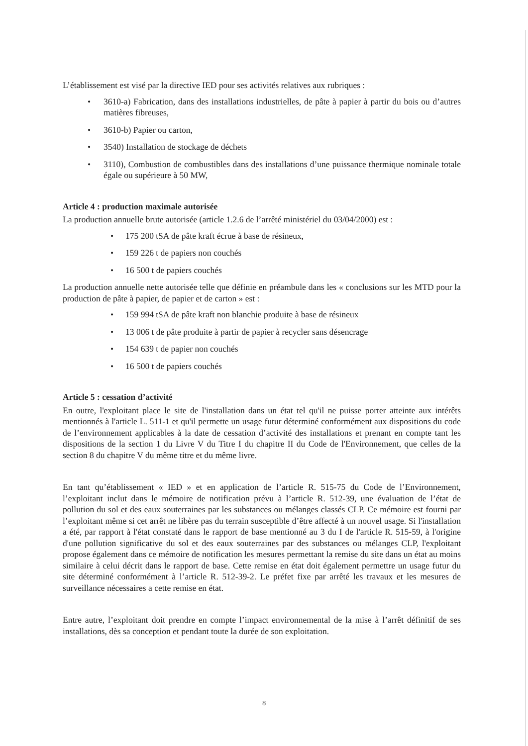L’établissement est visé par la directive IED pour ses activités relatives aux rubriques :
• 3610-a) Fabrication, dans des installations industrielles, de pâte à papier à partir du bois ou d’autres matières fibreuses,
• 3610-b) Papier ou carton,
• 3540) Installation de stockage de déchets
• 3110), Combustion de combustibles dans des installations d’une puissance thermique nominale totale égale ou supérieure à 50 MW,
Article 4 : production maximale autorisée
La production annuelle brute autorisée (article 1.2.6 de l’arrêté ministériel du 03/04/2000) est :
• 175 200 tSA de pâte kraft écrue à base de résineux,
• 159 226 t de papiers non couchés
• 16 500 t de papiers couchés
La production annuelle nette autorisée telle que définie en préambule dans les « conclusions sur les MTD pour la production de pâte à papier, de papier et de carton » est :
• 159 994 tSA de pâte kraft non blanchie produite à base de résineux
• 13 006 t de pâte produite à partir de papier à recycler sans désencrage
• 154 639 t de papier non couchés
• 16 500 t de papiers couchés
Article 5 : cessation d’activité
En outre, l'exploitant place le site de l'installation dans un état tel qu'il ne puisse porter atteinte aux intérêts mentionnés à l'article L. 511-1 et qu'il permette un usage futur déterminé conformément aux dispositions du code de l’environnement applicables à la date de cessation d’activité des installations et prenant en compte tant les dispositions de la section 1 du Livre V du Titre I du chapitre II du Code de l'Environnement, que celles de la section 8 du chapitre V du même titre et du même livre.
En tant qu’établissement « IED » et en application de l’article R. 515-75 du Code de l’Environnement, l’exploitant inclut dans le mémoire de notification prévu à l’article R. 512-39, une évaluation de l’état de pollution du sol et des eaux souterraines par les substances ou mélanges classés CLP. Ce mémoire est fourni par l’exploitant même si cet arrêt ne libère pas du terrain susceptible d’être affecté à un nouvel usage. Si l'installation a été, par rapport à l'état constaté dans le rapport de base mentionné au 3 du I de l'article R. 515-59, à l'origine d'une pollution significative du sol et des eaux souterraines par des substances ou mélanges CLP, l'exploitant propose également dans ce mémoire de notification les mesures permettant la remise du site dans un état au moins similaire à celui décrit dans le rapport de base. Cette remise en état doit également permettre un usage futur du site déterminé conformément à l’article R. 512-39-2. Le préfet fixe par arrêté les travaux et les mesures de surveillance nécessaires a cette remise en état.
Entre autre, l’exploitant doit prendre en compte l’impact environnemental de la mise à l’arrêt définitif de ses installations, dès sa conception et pendant toute la durée de son exploitation.
8